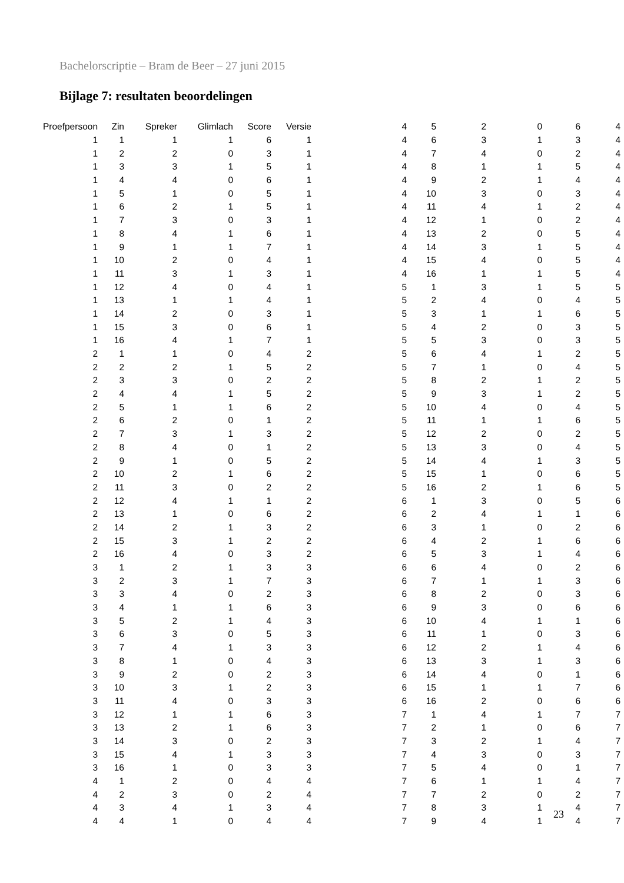Bachelorscriptie – Bram de Beer – 27 juni 2015
Bijlage 7: resultaten beoordelingen
| Proefpersoon | Zin | Spreker | Glimlach | Score | Versie |
| --- | --- | --- | --- | --- | --- |
| 1 | 1 | 1 | 1 | 6 | 1 |
| 1 | 2 | 2 | 0 | 3 | 1 |
| 1 | 3 | 3 | 1 | 5 | 1 |
| 1 | 4 | 4 | 0 | 6 | 1 |
| 1 | 5 | 1 | 0 | 5 | 1 |
| 1 | 6 | 2 | 1 | 5 | 1 |
| 1 | 7 | 3 | 0 | 3 | 1 |
| 1 | 8 | 4 | 1 | 6 | 1 |
| 1 | 9 | 1 | 1 | 7 | 1 |
| 1 | 10 | 2 | 0 | 4 | 1 |
| 1 | 11 | 3 | 1 | 3 | 1 |
| 1 | 12 | 4 | 0 | 4 | 1 |
| 1 | 13 | 1 | 1 | 4 | 1 |
| 1 | 14 | 2 | 0 | 3 | 1 |
| 1 | 15 | 3 | 0 | 6 | 1 |
| 1 | 16 | 4 | 1 | 7 | 1 |
| 2 | 1 | 1 | 0 | 4 | 2 |
| 2 | 2 | 2 | 1 | 5 | 2 |
| 2 | 3 | 3 | 0 | 2 | 2 |
| 2 | 4 | 4 | 1 | 5 | 2 |
| 2 | 5 | 1 | 1 | 6 | 2 |
| 2 | 6 | 2 | 0 | 1 | 2 |
| 2 | 7 | 3 | 1 | 3 | 2 |
| 2 | 8 | 4 | 0 | 1 | 2 |
| 2 | 9 | 1 | 0 | 5 | 2 |
| 2 | 10 | 2 | 1 | 6 | 2 |
| 2 | 11 | 3 | 0 | 2 | 2 |
| 2 | 12 | 4 | 1 | 1 | 2 |
| 2 | 13 | 1 | 0 | 6 | 2 |
| 2 | 14 | 2 | 1 | 3 | 2 |
| 2 | 15 | 3 | 1 | 2 | 2 |
| 2 | 16 | 4 | 0 | 3 | 2 |
| 3 | 1 | 2 | 1 | 3 | 3 |
| 3 | 2 | 3 | 1 | 7 | 3 |
| 3 | 3 | 4 | 0 | 2 | 3 |
| 3 | 4 | 1 | 1 | 6 | 3 |
| 3 | 5 | 2 | 1 | 4 | 3 |
| 3 | 6 | 3 | 0 | 5 | 3 |
| 3 | 7 | 4 | 1 | 3 | 3 |
| 3 | 8 | 1 | 0 | 4 | 3 |
| 3 | 9 | 2 | 0 | 2 | 3 |
| 3 | 10 | 3 | 1 | 2 | 3 |
| 3 | 11 | 4 | 0 | 3 | 3 |
| 3 | 12 | 1 | 1 | 6 | 3 |
| 3 | 13 | 2 | 1 | 6 | 3 |
| 3 | 14 | 3 | 0 | 2 | 3 |
| 3 | 15 | 4 | 1 | 3 | 3 |
| 3 | 16 | 1 | 0 | 3 | 3 |
| 4 | 1 | 2 | 0 | 4 | 4 |
| 4 | 2 | 3 | 0 | 2 | 4 |
| 4 | 3 | 4 | 1 | 3 | 4 |
| 4 | 4 | 1 | 0 | 4 | 4 |
| 4 | 5 | 2 | 0 | 6 | 4 |
| 4 | 6 | 3 | 1 | 3 | 4 |
| 4 | 7 | 4 | 0 | 2 | 4 |
| 4 | 8 | 1 | 1 | 5 | 4 |
| 4 | 9 | 2 | 1 | 4 | 4 |
| 4 | 10 | 3 | 0 | 3 | 4 |
| 4 | 11 | 4 | 1 | 2 | 4 |
| 4 | 12 | 1 | 0 | 2 | 4 |
| 4 | 13 | 2 | 0 | 5 | 4 |
| 4 | 14 | 3 | 1 | 5 | 4 |
| 4 | 15 | 4 | 0 | 5 | 4 |
| 4 | 16 | 1 | 1 | 5 | 4 |
| 5 | 1 | 3 | 1 | 5 | 5 |
| 5 | 2 | 4 | 0 | 4 | 5 |
| 5 | 3 | 1 | 1 | 6 | 5 |
| 5 | 4 | 2 | 0 | 3 | 5 |
| 5 | 5 | 3 | 0 | 3 | 5 |
| 5 | 6 | 4 | 1 | 2 | 5 |
| 5 | 7 | 1 | 0 | 4 | 5 |
| 5 | 8 | 2 | 1 | 2 | 5 |
| 5 | 9 | 3 | 1 | 2 | 5 |
| 5 | 10 | 4 | 0 | 4 | 5 |
| 5 | 11 | 1 | 1 | 6 | 5 |
| 5 | 12 | 2 | 0 | 2 | 5 |
| 5 | 13 | 3 | 0 | 4 | 5 |
| 5 | 14 | 4 | 1 | 3 | 5 |
| 5 | 15 | 1 | 0 | 6 | 5 |
| 5 | 16 | 2 | 1 | 6 | 5 |
| 6 | 1 | 3 | 0 | 5 | 6 |
| 6 | 2 | 4 | 1 | 1 | 6 |
| 6 | 3 | 1 | 0 | 2 | 6 |
| 6 | 4 | 2 | 1 | 6 | 6 |
| 6 | 5 | 3 | 1 | 4 | 6 |
| 6 | 6 | 4 | 0 | 2 | 6 |
| 6 | 7 | 1 | 1 | 3 | 6 |
| 6 | 8 | 2 | 0 | 3 | 6 |
| 6 | 9 | 3 | 0 | 6 | 6 |
| 6 | 10 | 4 | 1 | 1 | 6 |
| 6 | 11 | 1 | 0 | 3 | 6 |
| 6 | 12 | 2 | 1 | 4 | 6 |
| 6 | 13 | 3 | 1 | 3 | 6 |
| 6 | 14 | 4 | 0 | 1 | 6 |
| 6 | 15 | 1 | 1 | 7 | 6 |
| 6 | 16 | 2 | 0 | 6 | 6 |
| 7 | 1 | 4 | 1 | 7 | 7 |
| 7 | 2 | 1 | 0 | 6 | 7 |
| 7 | 3 | 2 | 1 | 4 | 7 |
| 7 | 4 | 3 | 0 | 3 | 7 |
| 7 | 5 | 4 | 0 | 1 | 7 |
| 7 | 6 | 1 | 1 | 4 | 7 |
| 7 | 7 | 2 | 0 | 2 | 7 |
| 7 | 8 | 3 | 1 | 4 | 7 |
| 7 | 9 | 4 | 1 | 4 | 7 |
23